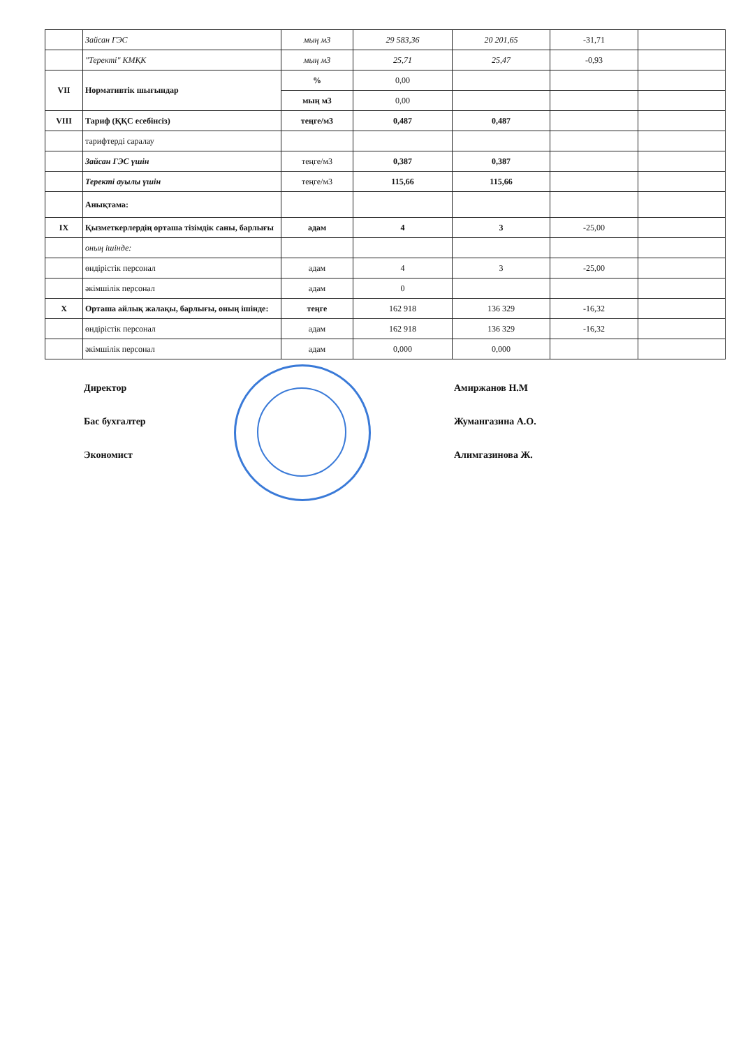| | Зайсан ГЭС | мың м3 | 29 583,36 | 20 201,65 | -31,71 | |
| | "Теректі" КМҚК | мың м3 | 25,71 | 25,47 | -0,93 | |
| VII | Нормативтік шығындар | % | 0,00 | | | |
| | | мың м3 | 0,00 | | | |
| VIII | Тариф (ҚҚС есебінсіз) | теңге/м3 | 0,487 | 0,487 | | |
| | тарифтерді саралау | | | | | |
| | Зайсан ГЭС үшін | теңге/м3 | 0,387 | 0,387 | | |
| | Теректі ауылы үшін | теңге/м3 | 115,66 | 115,66 | | |
| | Анықтама: | | | | | |
| IX | Қызметкерлердің орташа тізімдік саны, барлығы | адам | 4 | 3 | -25,00 | |
| | оның ішінде: | | | | | |
| | өндірістік персонал | адам | 4 | 3 | -25,00 | |
| | әкімшілік персонал | адам | 0 | | | |
| X | Орташа айлық жалақы, барлығы, оның ішінде: | теңге | 162 918 | 136 329 | -16,32 | |
| | өндірістік персонал | адам | 162 918 | 136 329 | -16,32 | |
| | әкімшілік персонал | адам | 0,000 | 0,000 | | |
Директор
Амиржанов Н.М
Бас бухгалтер
Жумангазина А.О.
Экономист
Алимгазинова Ж.